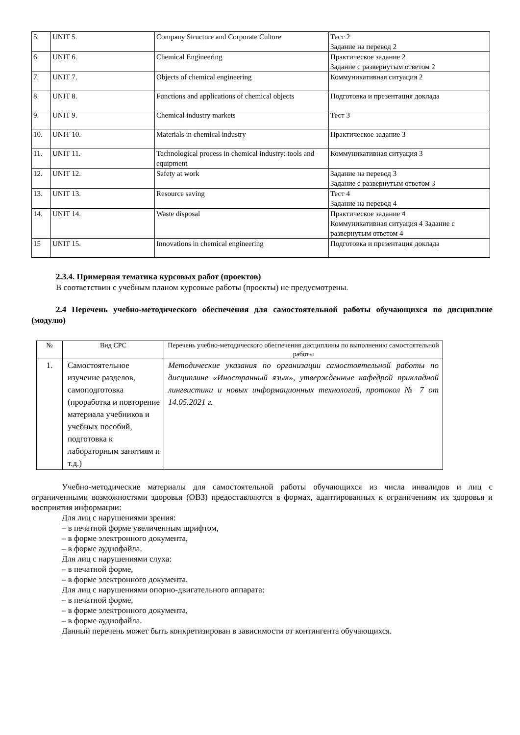| 5. | UNIT 5. | Company Structure and Corporate Culture | Тест 2 Задание на перевод 2 |
| 6. | UNIT 6. | Chemical Engineering | Практическое задание 2 Задание с развернутым ответом 2 |
| 7. | UNIT 7. | Objects of chemical engineering | Коммуникативная ситуация 2 |
| 8. | UNIT 8. | Functions and applications of chemical objects | Подготовка и презентация доклада |
| 9. | UNIT 9. | Chemical industry markets | Тест 3 |
| 10. | UNIT 10. | Materials in chemical industry | Практическое задание 3 |
| 11. | UNIT 11. | Technological process in chemical industry: tools and equipment | Коммуникативная ситуация 3 |
| 12. | UNIT 12. | Safety at work | Задание на перевод 3 Задание с развернутым ответом 3 |
| 13. | UNIT 13. | Resource saving | Тест 4 Задание на перевод 4 |
| 14. | UNIT 14. | Waste disposal | Практическое задание 4 Коммуникативная ситуация 4 Задание с развернутым ответом 4 |
| 15 | UNIT 15. | Innovations in chemical engineering | Подготовка и презентация доклада |
2.3.4. Примерная тематика курсовых работ (проектов)
В соответствии с учебным планом курсовые работы (проекты) не предусмотрены.
2.4 Перечень учебно-методического обеспечения для самостоятельной работы обучающихся по дисциплине (модулю)
| № | Вид СРС | Перечень учебно-методического обеспечения дисциплины по выполнению самостоятельной работы |
| --- | --- | --- |
| 1. | Самостоятельное изучение разделов, самоподготовка (проработка и повторение материала учебников и учебных пособий, подготовка к лабораторным занятиям и т.д.) | Методические указания по организации самостоятельной работы по дисциплине «Иностранный язык», утвержденные кафедрой прикладной лингвистики и новых информационных технологий, протокол № 7 от 14.05.2021 г. |
Учебно-методические материалы для самостоятельной работы обучающихся из числа инвалидов и лиц с ограниченными возможностями здоровья (ОВЗ) предоставляются в формах, адаптированных к ограничениям их здоровья и восприятия информации:
Для лиц с нарушениями зрения:
– в печатной форме увеличенным шрифтом,
– в форме электронного документа,
– в форме аудиофайла.
Для лиц с нарушениями слуха:
– в печатной форме,
– в форме электронного документа.
Для лиц с нарушениями опорно-двигательного аппарата:
– в печатной форме,
– в форме электронного документа,
– в форме аудиофайла.
Данный перечень может быть конкретизирован в зависимости от контингента обучающихся.